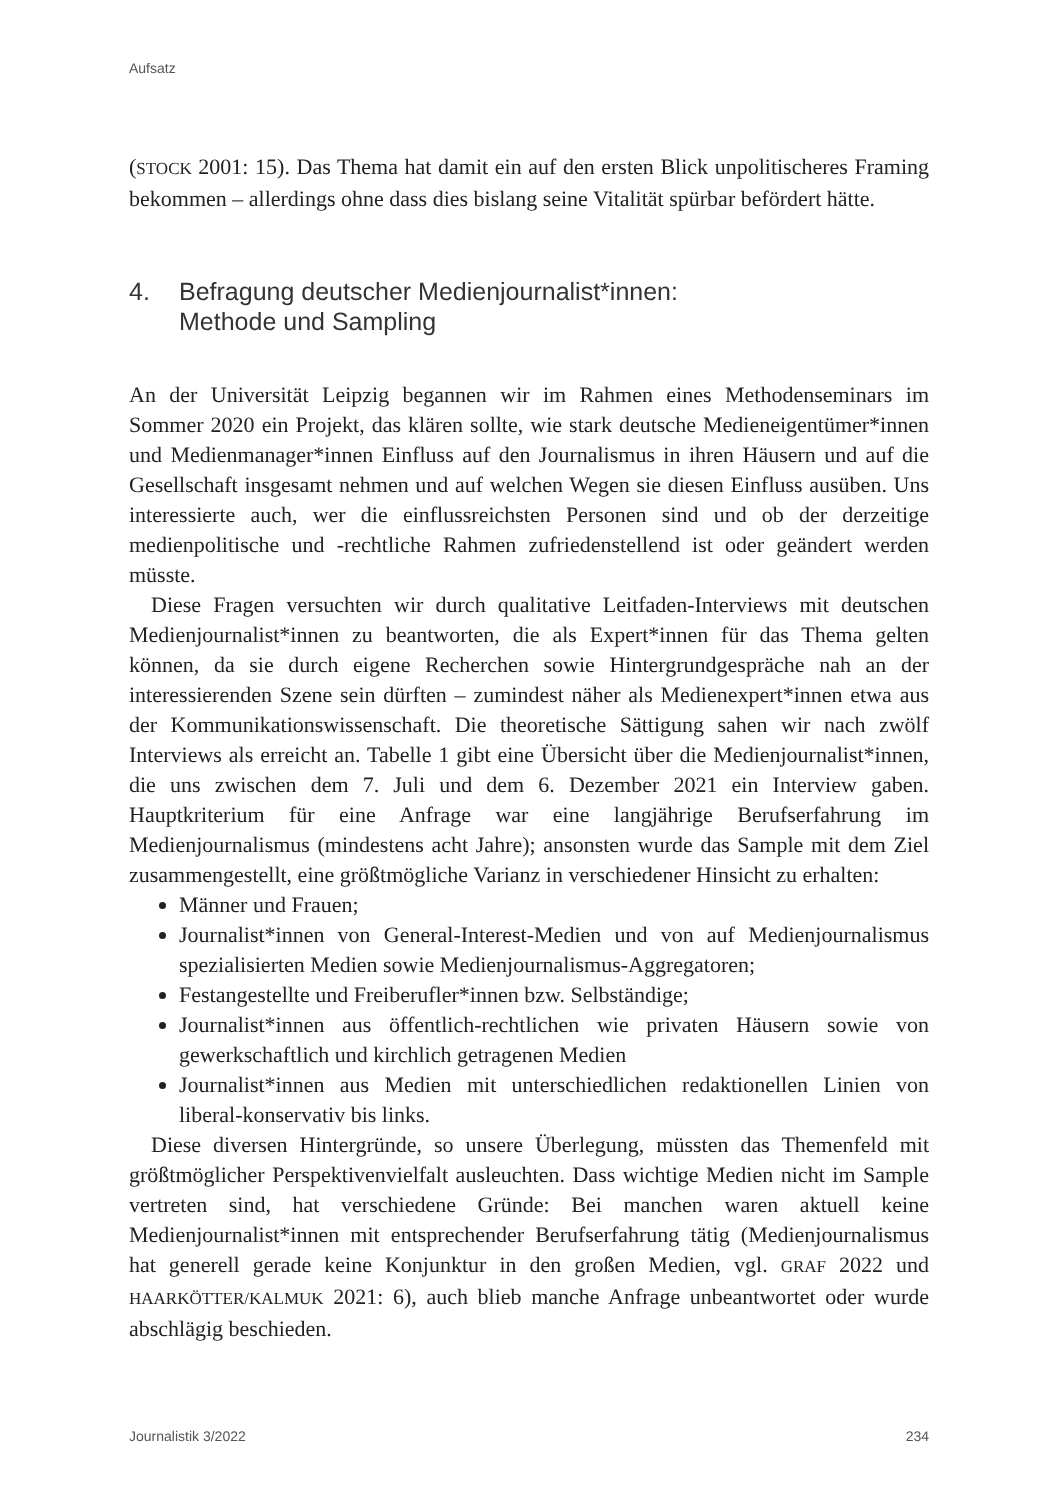Aufsatz
(STOCK 2001: 15). Das Thema hat damit ein auf den ersten Blick unpolitischeres Framing bekommen – allerdings ohne dass dies bislang seine Vitalität spürbar befördert hätte.
4. Befragung deutscher Medienjournalist*innen:
Methode und Sampling
An der Universität Leipzig begannen wir im Rahmen eines Methodenseminars im Sommer 2020 ein Projekt, das klären sollte, wie stark deutsche Medieneigentümer*innen und Medienmanager*innen Einfluss auf den Journalismus in ihren Häusern und auf die Gesellschaft insgesamt nehmen und auf welchen Wegen sie diesen Einfluss ausüben. Uns interessierte auch, wer die einflussreichsten Personen sind und ob der derzeitige medienpolitische und -rechtliche Rahmen zufriedenstellend ist oder geändert werden müsste.
Diese Fragen versuchten wir durch qualitative Leitfaden-Interviews mit deutschen Medienjournalist*innen zu beantworten, die als Expert*innen für das Thema gelten können, da sie durch eigene Recherchen sowie Hintergrundgespräche nah an der interessierenden Szene sein dürften – zumindest näher als Medienexpert*innen etwa aus der Kommunikationswissenschaft. Die theoretische Sättigung sahen wir nach zwölf Interviews als erreicht an. Tabelle 1 gibt eine Übersicht über die Medienjournalist*innen, die uns zwischen dem 7. Juli und dem 6. Dezember 2021 ein Interview gaben. Hauptkriterium für eine Anfrage war eine langjährige Berufserfahrung im Medienjournalismus (mindestens acht Jahre); ansonsten wurde das Sample mit dem Ziel zusammengestellt, eine größtmögliche Varianz in verschiedener Hinsicht zu erhalten:
Männer und Frauen;
Journalist*innen von General-Interest-Medien und von auf Medienjournalismus spezialisierten Medien sowie Medienjournalismus-Aggregatoren;
Festangestellte und Freiberufler*innen bzw. Selbständige;
Journalist*innen aus öffentlich-rechtlichen wie privaten Häusern sowie von gewerkschaftlich und kirchlich getragenen Medien
Journalist*innen aus Medien mit unterschiedlichen redaktionellen Linien von liberal-konservativ bis links.
Diese diversen Hintergründe, so unsere Überlegung, müssten das Themenfeld mit größtmöglicher Perspektivenvielfalt ausleuchten. Dass wichtige Medien nicht im Sample vertreten sind, hat verschiedene Gründe: Bei manchen waren aktuell keine Medienjournalist*innen mit entsprechender Berufserfahrung tätig (Medienjournalismus hat generell gerade keine Konjunktur in den großen Medien, vgl. GRAF 2022 und HAARKÖTTER/KALMUK 2021: 6), auch blieb manche Anfrage unbeantwortet oder wurde abschlägig beschieden.
Journalistik 3/2022 234